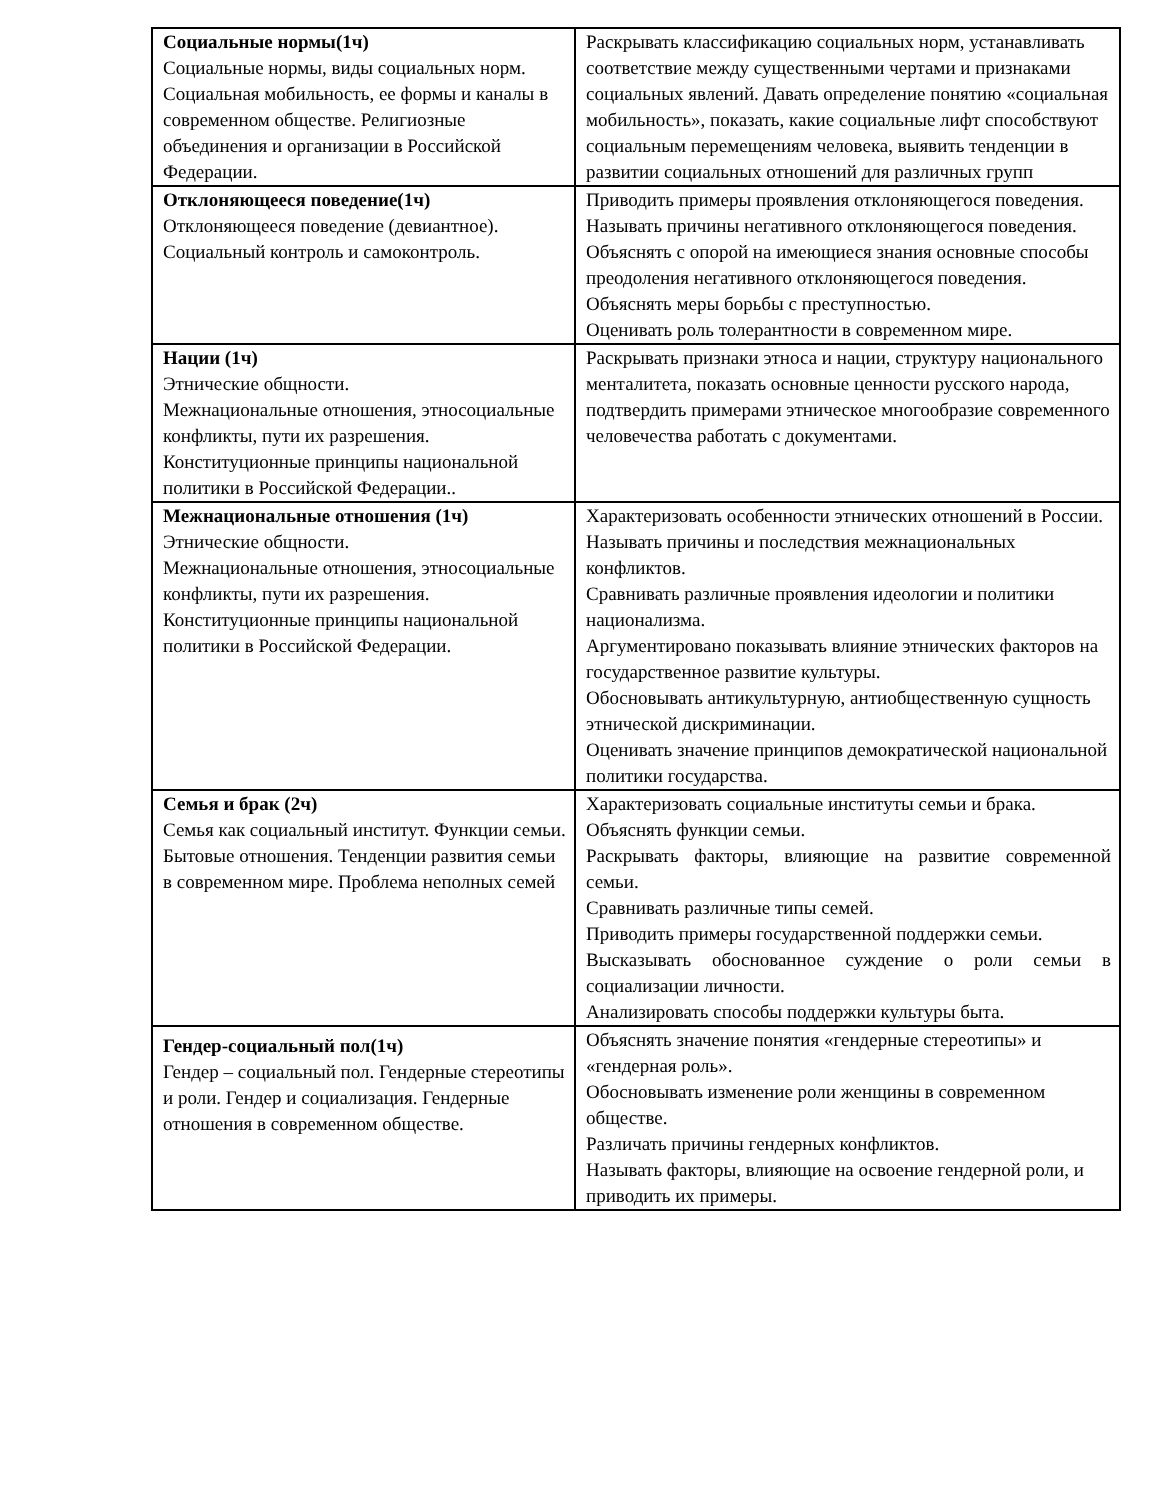| Социальные нормы(1ч) Социальные нормы, виды социальных норм. Социальная мобильность, ее формы и каналы в современном обществе. Религиозные объединения и организации в Российской Федерации. | Раскрывать классификацию социальных норм, устанавливать соответствие между существенными чертами и признаками социальных явлений. Давать определение понятию «социальная мобильность», показать, какие социальные лифт способствуют социальным перемещениям человека, выявить тенденции в развитии социальных отношений для различных групп |
| Отклоняющееся поведение(1ч) Отклоняющееся поведение (девиантное). Социальный контроль и самоконтроль. | Приводить примеры проявления отклоняющегося поведения. Называть причины негативного отклоняющегося поведения. Объяснять с опорой на имеющиеся знания основные способы преодоления негативного отклоняющегося поведения. Объяснять меры борьбы с преступностью. Оценивать роль толерантности в современном мире. |
| Нации (1ч) Этнические общности. Межнациональные отношения, этносоциальные конфликты, пути их разрешения. Конституционные принципы национальной политики в Российской Федерации.. | Раскрывать признаки этноса и нации, структуру национального менталитета, показать основные ценности русского народа, подтвердить примерами этническое многообразие современного человечества работать с документами. |
| Межнациональные отношения (1ч) Этнические общности. Межнациональные отношения, этносоциальные конфликты, пути их разрешения. Конституционные принципы национальной политики в Российской Федерации. | Характеризовать особенности этнических отношений в России. Называть причины и последствия межнациональных конфликтов. Сравнивать различные проявления идеологии и политики национализма. Аргументировано показывать влияние этнических факторов на государственное развитие культуры. Обосновывать антикультурную, антиобщественную сущность этнической дискриминации. Оценивать значение принципов демократической национальной политики государства. |
| Семья и брак (2ч) Семья как социальный институт. Функции семьи. Бытовые отношения. Тенденции развития семьи в современном мире. Проблема неполных семей | Характеризовать социальные институты семьи и брака. Объяснять функции семьи. Раскрывать факторы, влияющие на развитие современной семьи. Сравнивать различные типы семей. Приводить примеры государственной поддержки семьи. Высказывать обоснованное суждение о роли семьи в социализации личности. Анализировать способы поддержки культуры быта. |
| Гендер-социальный пол(1ч) Гендер – социальный пол. Гендерные стереотипы и роли. Гендер и социализация. Гендерные отношения в современном обществе. | Объяснять значение понятия «гендерные стереотипы» и «гендерная роль». Обосновывать изменение роли женщины в современном обществе. Различать причины гендерных конфликтов. Называть факторы, влияющие на освоение гендерной роли, и приводить их примеры. |